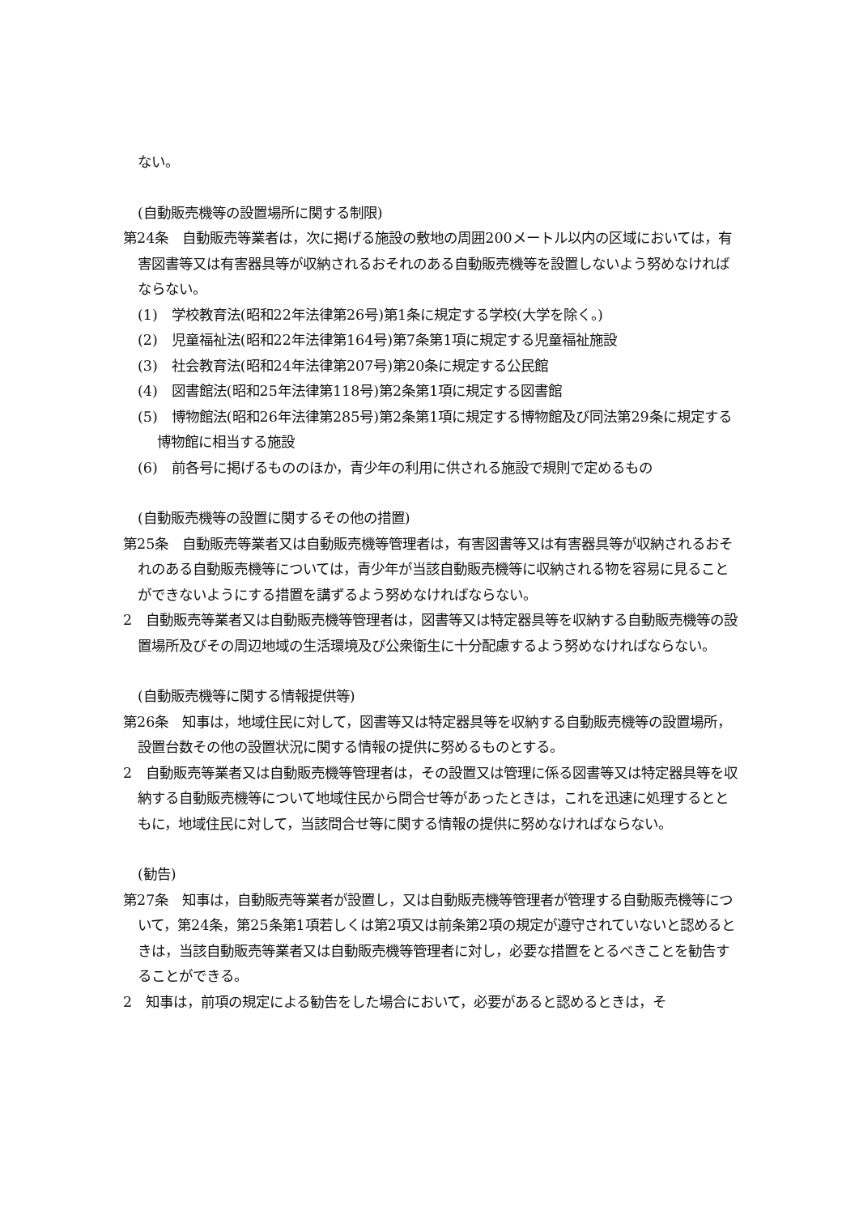ない。
(自動販売機等の設置場所に関する制限)
第24条　自動販売等業者は，次に掲げる施設の敷地の周囲200メートル以内の区域においては，有害図書等又は有害器具等が収納されるおそれのある自動販売機等を設置しないよう努めなければならない。
(1)　学校教育法(昭和22年法律第26号)第1条に規定する学校(大学を除く。)
(2)　児童福祉法(昭和22年法律第164号)第7条第1項に規定する児童福祉施設
(3)　社会教育法(昭和24年法律第207号)第20条に規定する公民館
(4)　図書館法(昭和25年法律第118号)第2条第1項に規定する図書館
(5)　博物館法(昭和26年法律第285号)第2条第1項に規定する博物館及び同法第29条に規定する博物館に相当する施設
(6)　前各号に掲げるもののほか，青少年の利用に供される施設で規則で定めるもの
(自動販売機等の設置に関するその他の措置)
第25条　自動販売等業者又は自動販売機等管理者は，有害図書等又は有害器具等が収納されるおそれのある自動販売機等については，青少年が当該自動販売機等に収納される物を容易に見ることができないようにする措置を講ずるよう努めなければならない。
2　自動販売等業者又は自動販売機等管理者は，図書等又は特定器具等を収納する自動販売機等の設置場所及びその周辺地域の生活環境及び公衆衛生に十分配慮するよう努めなければならない。
(自動販売機等に関する情報提供等)
第26条　知事は，地域住民に対して，図書等又は特定器具等を収納する自動販売機等の設置場所，設置台数その他の設置状況に関する情報の提供に努めるものとする。
2　自動販売等業者又は自動販売機等管理者は，その設置又は管理に係る図書等又は特定器具等を収納する自動販売機等について地域住民から問合せ等があったときは，これを迅速に処理するとともに，地域住民に対して，当該問合せ等に関する情報の提供に努めなければならない。
(勧告)
第27条　知事は，自動販売等業者が設置し，又は自動販売機等管理者が管理する自動販売機等について，第24条，第25条第1項若しくは第2項又は前条第2項の規定が遵守されていないと認めるときは，当該自動販売等業者又は自動販売機等管理者に対し，必要な措置をとるべきことを勧告することができる。
2　知事は，前項の規定による勧告をした場合において，必要があると認めるときは，そ